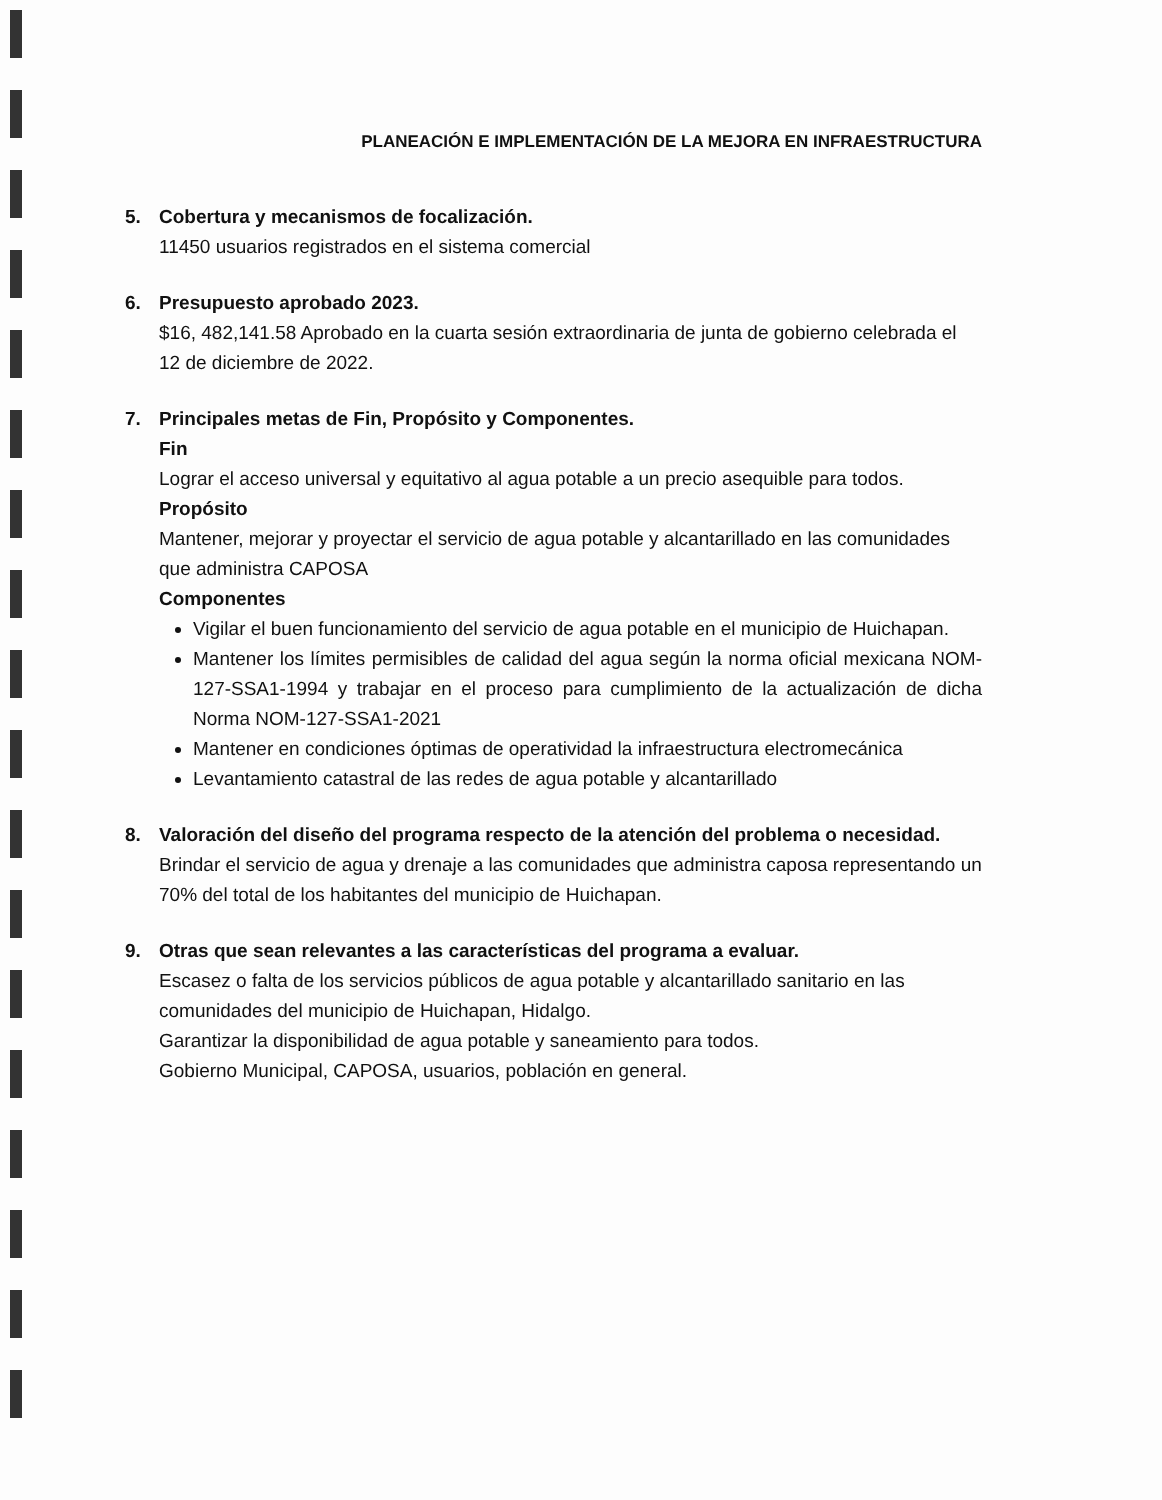PLANEACIÓN E IMPLEMENTACIÓN DE LA MEJORA EN INFRAESTRUCTURA
5. Cobertura y mecanismos de focalización.
11450 usuarios registrados en el sistema comercial
6. Presupuesto aprobado 2023.
$16, 482,141.58 Aprobado en la cuarta sesión extraordinaria de junta de gobierno celebrada el 12 de diciembre de 2022.
7. Principales metas de Fin, Propósito y Componentes.
Fin
Lograr el acceso universal y equitativo al agua potable a un precio asequible para todos.
Propósito
Mantener, mejorar y proyectar el servicio de agua potable y alcantarillado en las comunidades que administra CAPOSA
Componentes
Vigilar el buen funcionamiento del servicio de agua potable en el municipio de Huichapan.
Mantener los límites permisibles de calidad del agua según la norma oficial mexicana NOM-127-SSA1-1994 y trabajar en el proceso para cumplimiento de la actualización de dicha Norma NOM-127-SSA1-2021
Mantener en condiciones óptimas de operatividad la infraestructura electromecánica
Levantamiento catastral de las redes de agua potable y alcantarillado
8. Valoración del diseño del programa respecto de la atención del problema o necesidad.
Brindar el servicio de agua y drenaje a las comunidades que administra caposa representando un 70% del total de los habitantes del municipio de Huichapan.
9. Otras que sean relevantes a las características del programa a evaluar.
Escasez o falta de los servicios públicos de agua potable y alcantarillado sanitario en las comunidades del municipio de Huichapan, Hidalgo.
Garantizar la disponibilidad de agua potable y saneamiento para todos.
Gobierno Municipal, CAPOSA, usuarios, población en general.